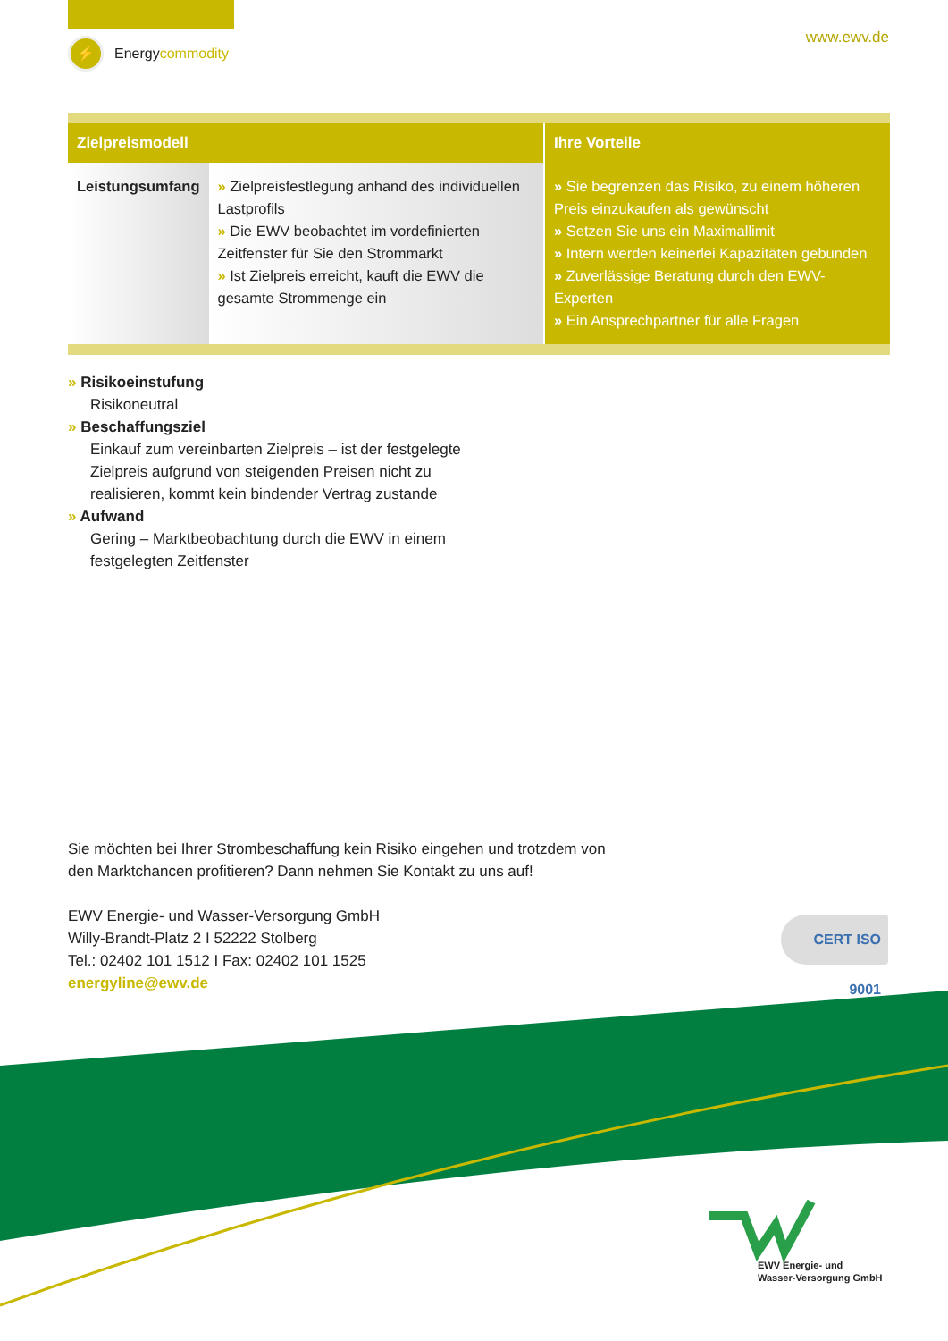⚡
Energy commodity
www.ewv.de
| Zielpreismodell | | Ihre Vorteile |
| --- | --- | --- |
| Leistungsumfang | » Zielpreisfestlegung anhand des individuellen Lastprofils » Die EWV beobachtet im vordefinierten Zeitfenster für Sie den Strommarkt » Ist Zielpreis erreicht, kauft die EWV die gesamte Strommenge ein | » Sie begrenzen das Risiko, zu einem höheren Preis einzukaufen als gewünscht » Setzen Sie uns ein Maximallimit » Intern werden keinerlei Kapazitäten gebunden » Zuverlässige Beratung durch den EWV-Experten » Ein Ansprechpartner für alle Fragen |
» Risikoeinstufung
Risikoneutral
» Beschaffungsziel
Einkauf zum vereinbarten Zielpreis – ist der festgelegte Zielpreis aufgrund von steigenden Preisen nicht zu realisieren, kommt kein bindender Vertrag zustande
» Aufwand
Gering – Marktbeobachtung durch die EWV in einem festgelegten Zeitfenster
Sie möchten bei Ihrer Strombeschaffung kein Risiko eingehen und trotzdem von
den Marktchancen profitieren? Dann nehmen Sie Kontakt zu uns auf!
EWV Energie- und Wasser-Versorgung GmbH
Willy-Brandt-Platz 2 I 52222 Stolberg
Tel.: 02402 101 1512 I Fax: 02402 101 1525
energyline@ewv.de
CERT ISO 9001
EWV Energie- und
Wasser-Versorgung GmbH